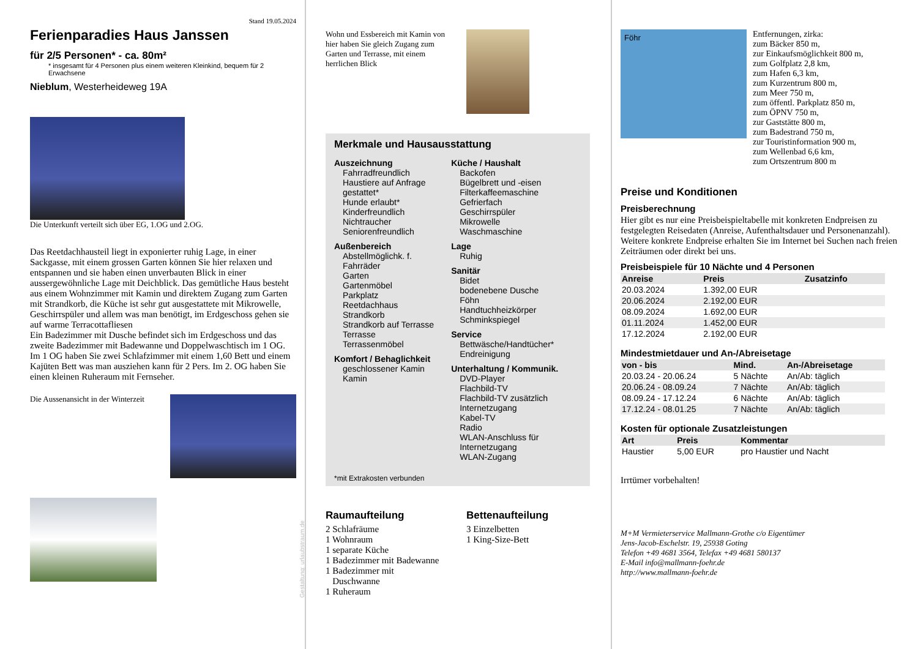Stand 19.05.2024
Ferienparadies Haus Janssen
für 2/5 Personen* - ca. 80m²
* insgesamt für 4 Personen plus einem weiteren Kleinkind, bequem für 2 Erwachsene
Nieblum, Westerheideweg 19A
Die Unterkunft verteilt sich über EG, 1.OG und 2.OG.
Das Reetdachhausteil liegt in exponierter ruhig Lage, in einer Sackgasse, mit einem grossen Garten können Sie hier relaxen und entspannen und sie haben einen unverbauten Blick in einer aussergewöhnliche Lage mit Deichblick. Das gemütliche Haus besteht aus einem Wohnzimmer mit Kamin und direktem Zugang zum Garten mit Strandkorb, die Küche ist sehr gut ausgestattete mit Mikrowelle, Geschirrspüler und allem was man benötigt, im Erdgeschoss gehen sie auf warme Terracottafliesen
Ein Badezimmer mit Dusche befindet sich im Erdgeschoss und das zweite Badezimmer mit Badewanne und Doppelwaschtisch im 1 OG. Im 1 OG haben Sie zwei Schlafzimmer mit einem 1,60 Bett und einem Kajüten Bett was man ausziehen kann für 2 Pers. Im 2. OG haben Sie einen kleinen Ruheraum mit Fernseher.
Die Aussenansicht in der Winterzeit
Gestaltung: urlaubstraum.de
Wohn und Essbereich mit Kamin von hier haben Sie gleich Zugang zum Garten und Terrasse, mit einem herrlichen Blick
Merkmale und Hausausstattung
Auszeichnung
Fahrradfreundlich
Haustiere auf Anfrage gestattet*
Hunde erlaubt*
Kinderfreundlich
Nichtraucher
Seniorenfreundlich
Außenbereich
Abstellmöglichk. f. Fahrräder
Garten
Gartenmöbel
Parkplatz
Reetdachhaus
Strandkorb
Strandkorb auf Terrasse
Terrasse
Terrassenmöbel
Komfort / Behaglichkeit
geschlossener Kamin
Kamin
Küche / Haushalt
Backofen
Bügelbrett und -eisen
Filterkaffeemaschine
Gefrierfach
Geschirrspüler
Mikrowelle
Waschmaschine
Lage
Ruhig
Sanitär
Bidet
bodenebene Dusche
Föhn
Handtuchheizkörper
Schminkspiegel
Service
Bettwäsche/Handtücher*
Endreinigung
Unterhaltung / Kommunik.
DVD-Player
Flachbild-TV
Flachbild-TV zusätzlich
Internetzugang
Kabel-TV
Radio
WLAN-Anschluss für Internetzugang
WLAN-Zugang
*mit Extrakosten verbunden
Raumaufteilung
2 Schlafräume
1 Wohnraum
1 separate Küche
1 Badezimmer mit Badewanne
1 Badezimmer mit
Duschwanne
1 Ruheraum
Bettenaufteilung
3 Einzelbetten
1 King-Size-Bett
Föhr
Entfernungen, zirka:
zum Bäcker 850 m,
zur Einkaufsmöglichkeit 800 m,
zum Golfplatz 2,8 km,
zum Hafen 6,3 km,
zum Kurzentrum 800 m,
zum Meer 750 m,
zum öffentl. Parkplatz 850 m,
zum ÖPNV 750 m,
zur Gaststätte 800 m,
zum Badestrand 750 m,
zur Touristinformation 900 m,
zum Wellenbad 6,6 km,
zum Ortszentrum 800 m
Preise und Konditionen
Preisberechnung
Hier gibt es nur eine Preisbeispieltabelle mit konkreten Endpreisen zu festgelegten Reisedaten (Anreise, Aufenthaltsdauer und Personenanzahl). Weitere konkrete Endpreise erhalten Sie im Internet bei Suchen nach freien Zeiträumen oder direkt bei uns.
Preisbeispiele für 10 Nächte und 4 Personen
| Anreise | Preis | Zusatzinfo |
| --- | --- | --- |
| 20.03.2024 | 1.392,00 EUR | |
| 20.06.2024 | 2.192,00 EUR | |
| 08.09.2024 | 1.692,00 EUR | |
| 01.11.2024 | 1.452,00 EUR | |
| 17.12.2024 | 2.192,00 EUR | |
Mindestmietdauer und An-/Abreisetage
| von - bis | Mind. | An-/Abreisetage |
| --- | --- | --- |
| 20.03.24 - 20.06.24 | 5 Nächte | An/Ab: täglich |
| 20.06.24 - 08.09.24 | 7 Nächte | An/Ab: täglich |
| 08.09.24 - 17.12.24 | 6 Nächte | An/Ab: täglich |
| 17.12.24 - 08.01.25 | 7 Nächte | An/Ab: täglich |
Kosten für optionale Zusatzleistungen
| Art | Preis | Kommentar |
| --- | --- | --- |
| Haustier | 5,00 EUR | pro Haustier und Nacht |
Irrtümer vorbehalten!
M+M Vermieterservice Mallmann-Grothe c/o Eigentümer
Jens-Jacob-Eschelstr. 19, 25938 Goting
Telefon +49 4681 3564, Telefax +49 4681 580137
E-Mail info@mallmann-foehr.de
http://www.mallmann-foehr.de